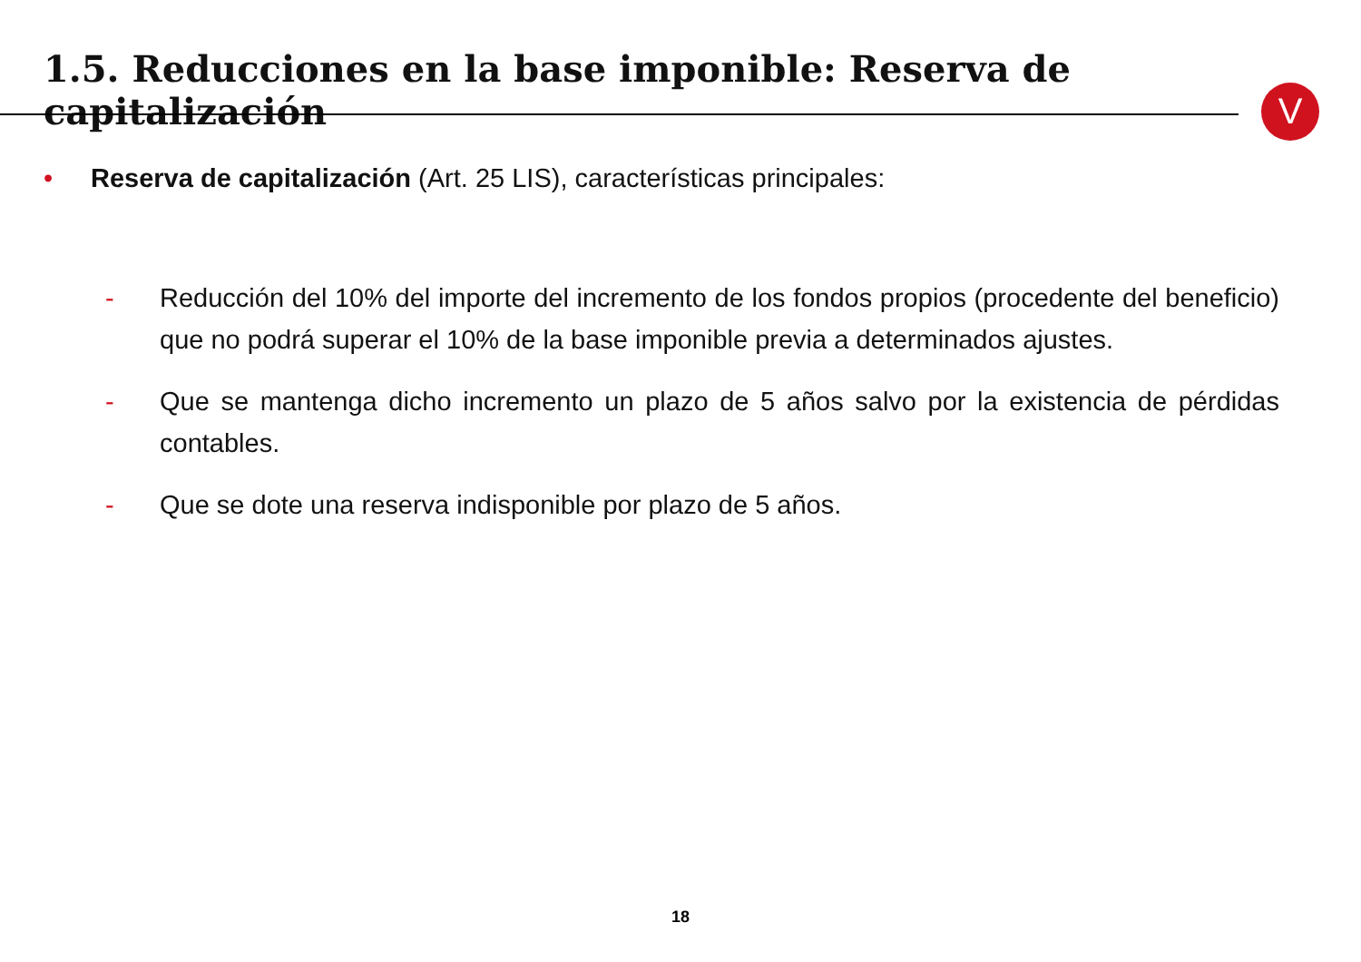1.5. Reducciones en la base imponible: Reserva de capitalización
V
• Reserva de capitalización (Art. 25 LIS), características principales:
- Reducción del 10% del importe del incremento de los fondos propios (procedente del beneficio) que no podrá superar el 10% de la base imponible previa a determinados ajustes.
- Que se mantenga dicho incremento un plazo de 5 años salvo por la existencia de pérdidas contables.
- Que se dote una reserva indisponible por plazo de 5 años.
18